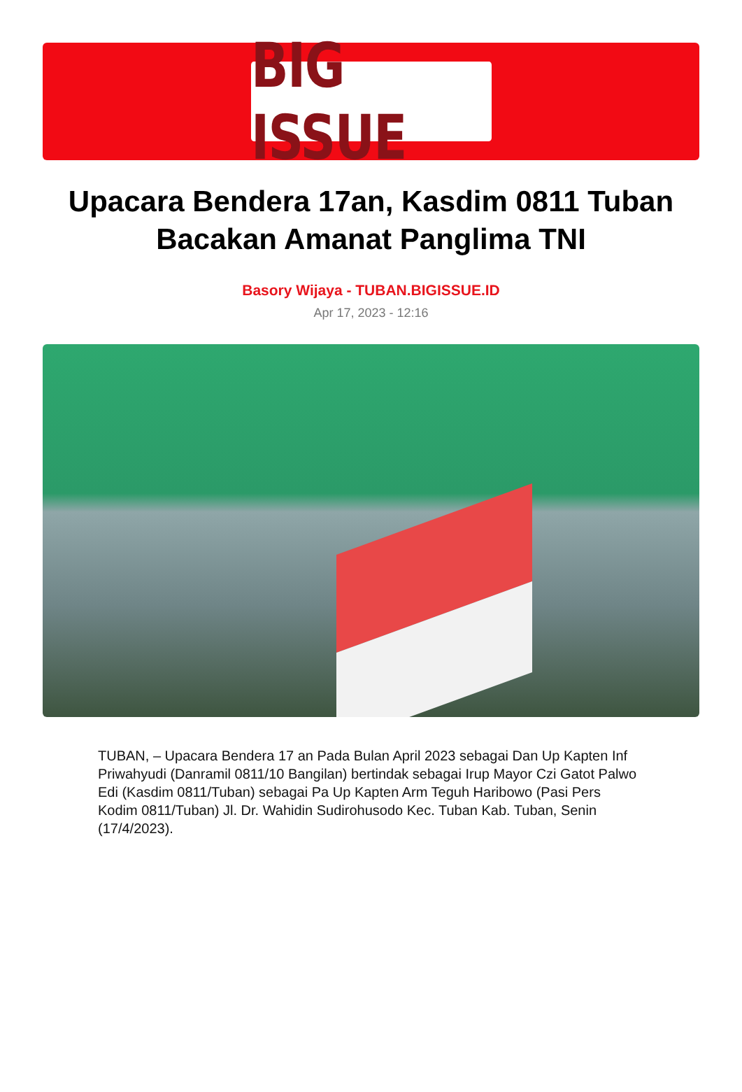BIG ISSUE
Upacara Bendera 17an, Kasdim 0811 Tuban Bacakan Amanat Panglima TNI
Basory Wijaya - TUBAN.BIGISSUE.ID
Apr 17, 2023 - 12:16
TUBAN, – Upacara Bendera 17 an Pada Bulan April 2023 sebagai Dan Up Kapten Inf Priwahyudi (Danramil 0811/10 Bangilan) bertindak sebagai Irup Mayor Czi Gatot Palwo Edi (Kasdim 0811/Tuban) sebagai Pa Up Kapten Arm Teguh Haribowo (Pasi Pers Kodim 0811/Tuban) Jl. Dr. Wahidin Sudirohusodo Kec. Tuban Kab. Tuban, Senin (17/4/2023).